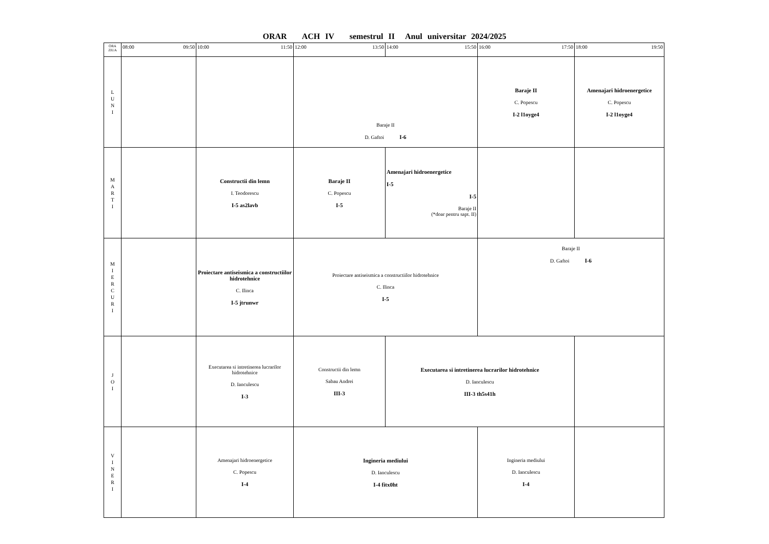ORAR ACH IV semestrul II Anul universitar 2024/2025
| ORA ZIUA | 08:00 09:50 | 10:00 11:50 | 12:00 13:50 | 14:00 15:50 | 16:00 17:50 | 18:00 19:50 |
| --- | --- | --- | --- | --- | --- | --- |
| L U N I | | | Baraje II D. Gaftoi I-6 | | Baraje II C. Popescu I-2 l1oyge4 | Amenajari hidroenergetice C. Popescu I-2 l1oyge4 |
| M A R T I | | Constructii din lemn I. Teodorescu I-5 as2lavb | Baraje II C. Popescu I-5 | Amenajari hidroenergetice I-5 I-5 Baraje II (*doar pentru sapt. II) | | |
| M I E R C U R I | | Proiectare antiseismica a constructiilor hidrotehnice C. Ilinca I-5 jtrunwr | Proiectare antiseismica a constructiilor hidrotehnice C. Ilinca I-5 | | Baraje II D. Gaftoi I-6 | |
| J O I | | Executarea si intretinerea lucrarilor hidrotehnice D. Ianculescu I-3 | Constructii din lemn Sabau Andrei III-3 | Executarea si intretinerea lucrarilor hidrotehnice D. Ianculescu III-3 th5s41h | | |
| V I N E R I | | Amenajari hidroenergetice C. Popescu I-4 | Ingineria mediului D. Ianculescu I-4 fitx0ht | | Ingineria mediului D. Ianculescu I-4 | |